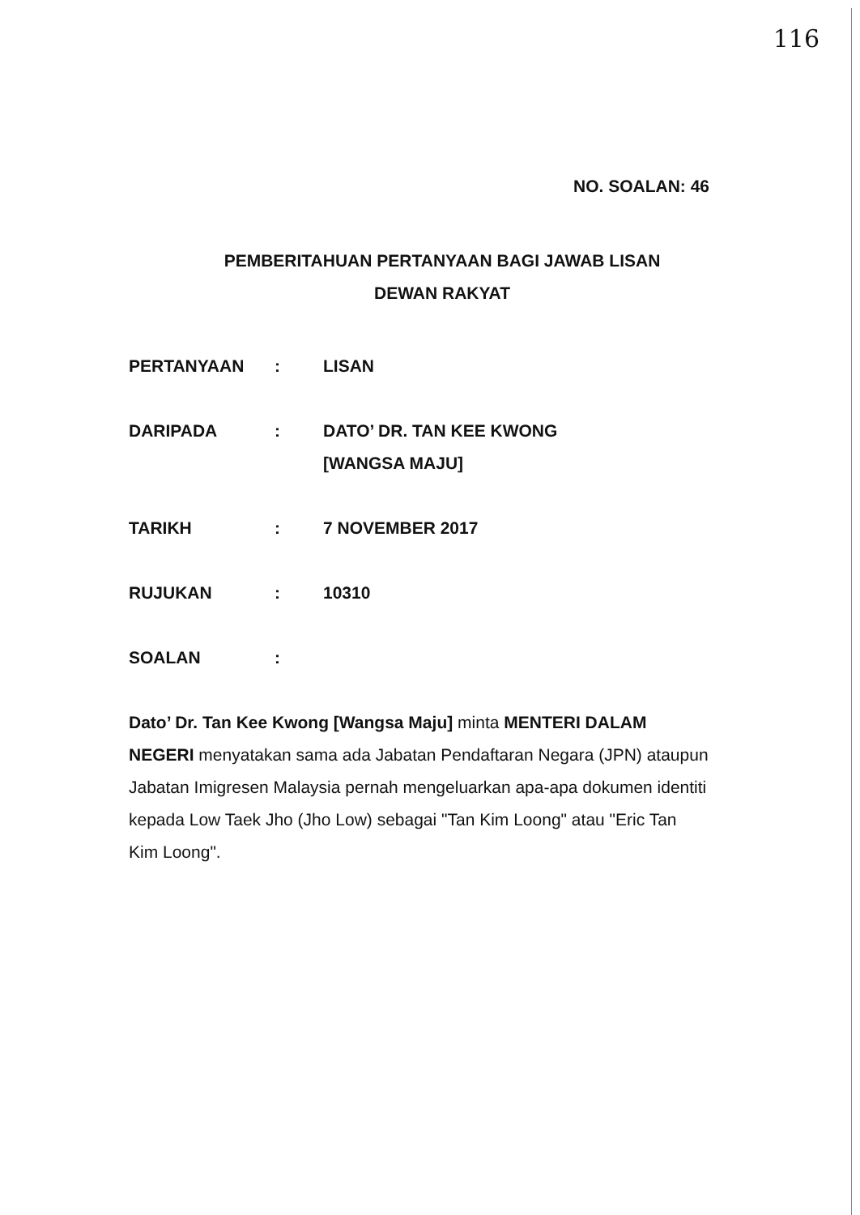116
NO. SOALAN: 46
PEMBERITAHUAN PERTANYAAN BAGI JAWAB LISAN
DEWAN RAKYAT
PERTANYAAN : LISAN
DARIPADA : DATO’ DR. TAN KEE KWONG
[WANGSA MAJU]
TARIKH : 7 NOVEMBER 2017
RUJUKAN : 10310
SOALAN :
Dato’ Dr. Tan Kee Kwong [Wangsa Maju] minta MENTERI DALAM NEGERI menyatakan sama ada Jabatan Pendaftaran Negara (JPN) ataupun Jabatan Imigresen Malaysia pernah mengeluarkan apa-apa dokumen identiti kepada Low Taek Jho (Jho Low) sebagai "Tan Kim Loong" atau "Eric Tan Kim Loong".